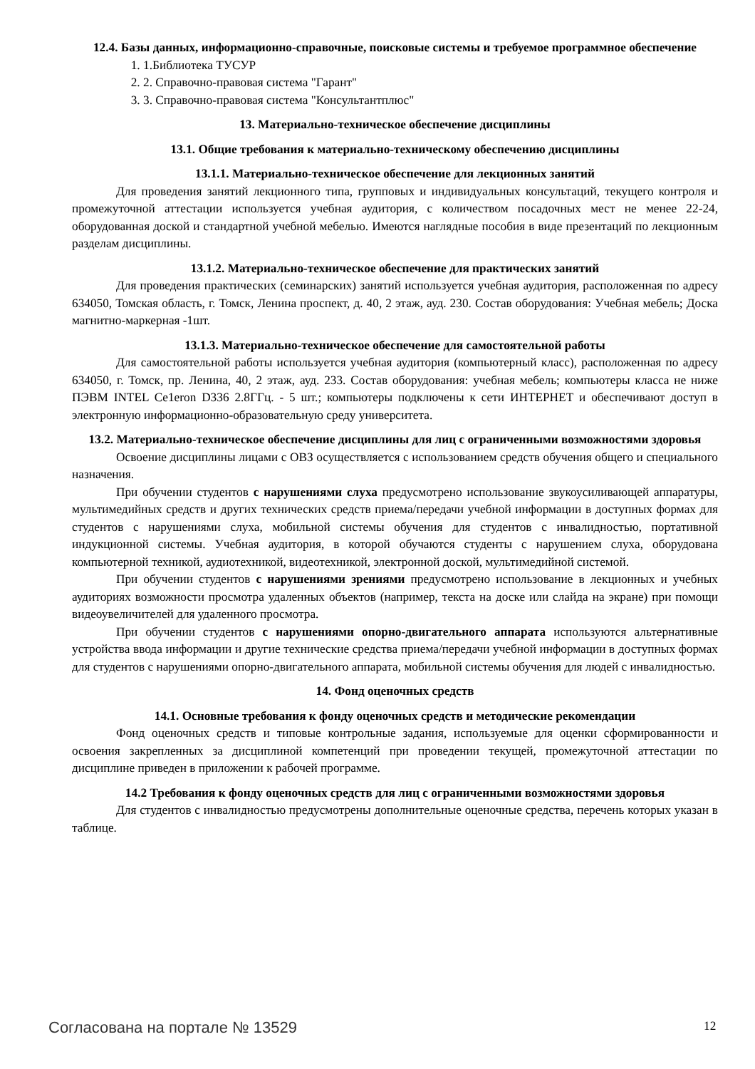12.4. Базы данных, информационно-справочные, поисковые системы и требуемое программное обеспечение
1. 1.Библиотека ТУСУР
2. 2. Справочно-правовая система "Гарант"
3. 3. Справочно-правовая система "Консультантплюс"
13. Материально-техническое обеспечение дисциплины
13.1. Общие требования к материально-техническому обеспечению дисциплины
13.1.1. Материально-техническое обеспечение для лекционных занятий
Для проведения занятий лекционного типа, групповых и индивидуальных консультаций, текущего контроля и промежуточной аттестации используется учебная аудитория, с количеством посадочных мест не менее 22-24, оборудованная доской и стандартной учебной мебелью. Имеются наглядные пособия в виде презентаций по лекционным разделам дисциплины.
13.1.2. Материально-техническое обеспечение для практических занятий
Для проведения практических (семинарских) занятий используется учебная аудитория, расположенная по адресу 634050, Томская область, г. Томск, Ленина проспект, д. 40, 2 этаж, ауд. 230. Состав оборудования: Учебная мебель; Доска магнитно-маркерная -1шт.
13.1.3. Материально-техническое обеспечение для самостоятельной работы
Для самостоятельной работы используется учебная аудитория (компьютерный класс), расположенная по адресу 634050, г. Томск, пр. Ленина, 40, 2 этаж, ауд. 233. Состав оборудования: учебная мебель; компьютеры класса не ниже ПЭВМ INTEL Ce1eron D336 2.8ГГц. - 5 шт.; компьютеры подключены к сети ИНТЕРНЕТ и обеспечивают доступ в электронную информационно-образовательную среду университета.
13.2. Материально-техническое обеспечение дисциплины для лиц с ограниченными возможностями здоровья
Освоение дисциплины лицами с ОВЗ осуществляется с использованием средств обучения общего и специального назначения.
При обучении студентов с нарушениями слуха предусмотрено использование звукоусиливающей аппаратуры, мультимедийных средств и других технических средств приема/передачи учебной информации в доступных формах для студентов с нарушениями слуха, мобильной системы обучения для студентов с инвалидностью, портативной индукционной системы. Учебная аудитория, в которой обучаются студенты с нарушением слуха, оборудована компьютерной техникой, аудиотехникой, видеотехникой, электронной доской, мультимедийной системой.
При обучении студентов с нарушениями зрениями предусмотрено использование в лекционных и учебных аудиториях возможности просмотра удаленных объектов (например, текста на доске или слайда на экране) при помощи видеоувеличителей для удаленного просмотра.
При обучении студентов с нарушениями опорно-двигательного аппарата используются альтернативные устройства ввода информации и другие технические средства приема/передачи учебной информации в доступных формах для студентов с нарушениями опорно-двигательного аппарата, мобильной системы обучения для людей с инвалидностью.
14. Фонд оценочных средств
14.1. Основные требования к фонду оценочных средств и методические рекомендации
Фонд оценочных средств и типовые контрольные задания, используемые для оценки сформированности и освоения закрепленных за дисциплиной компетенций при проведении текущей, промежуточной аттестации по дисциплине приведен в приложении к рабочей программе.
14.2 Требования к фонду оценочных средств для лиц с ограниченными возможностями здоровья
Для студентов с инвалидностью предусмотрены дополнительные оценочные средства, перечень которых указан в таблице.
Согласована на портале № 13529 12